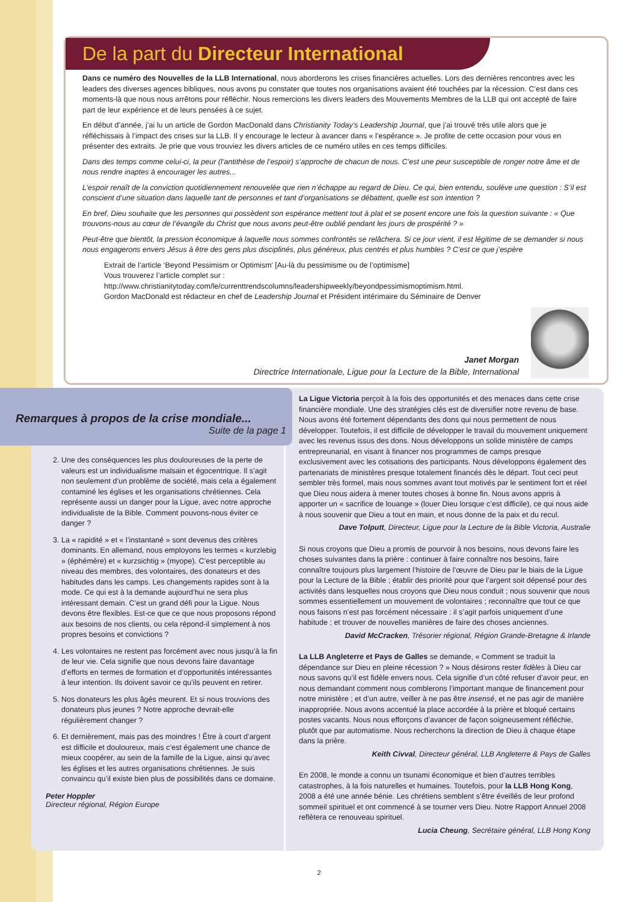De la part du Directeur International
Dans ce numéro des Nouvelles de la LLB International, nous aborderons les crises financières actuelles. Lors des dernières rencontres avec les leaders des diverses agences bibliques, nous avons pu constater que toutes nos organisations avaient été touchées par la récession. C’est dans ces moments-là que nous nous arrêtons pour réfléchir. Nous remercions les divers leaders des Mouvements Membres de la LLB qui ont accepté de faire part de leur expérience et de leurs pensées à ce sujet.
En début d’année, j’ai lu un article de Gordon MacDonald dans Christianity Today’s Leadership Journal, que j’ai trouvé très utile alors que je réfléchissais à l’impact des crises sur la LLB. Il y encourage le lecteur à avancer dans « l’espérance ». Je profite de cette occasion pour vous en présenter des extraits. Je prie que vous trouviez les divers articles de ce numéro utiles en ces temps difficiles.
Dans des temps comme celui-ci, la peur (l’antithèse de l’espoir) s’approche de chacun de nous. C’est une peur susceptible de ronger notre âme et de nous rendre inaptes à encourager les autres...
L’espoir renaît de la conviction quotidiennement renouvelée que rien n’échappe au regard de Dieu. Ce qui, bien entendu, soulève une question : S’il est conscient d’une situation dans laquelle tant de personnes et tant d’organisations se débattent, quelle est son intention ?
En bref, Dieu souhaite que les personnes qui possèdent son espérance mettent tout à plat et se posent encore une fois la question suivante : « Que trouvons-nous au cœur de l’évangile du Christ que nous avons peut-être oublié pendant les jours de prospérité ? »
Peut-être que bientôt, la pression économique à laquelle nous sommes confrontés se relâchera. Si ce jour vient, il est légitime de se demander si nous nous engagerons envers Jésus à être des gens plus disciplinés, plus généreux, plus centrés et plus humbles ? C’est ce que j’espère
Extrait de l’article ‘Beyond Pessimism or Optimism’ [Au-là du pessimisme ou de l’optimisme]
Vous trouverez l’article complet sur :
http://www.christianitytoday.com/le/currenttrendscolumns/leadershipweekly/beyondpessimismoptimism.html.
Gordon MacDonald est rédacteur en chef de Leadership Journal et Président intérimaire du Séminaire de Denver
Janet Morgan
Directrice Internationale, Ligue pour la Lecture de la Bible, International
Remarques à propos de la crise mondiale...
Suite de la page 1
2. Une des conséquences les plus douloureuses de la perte de valeurs est un individualisme malsain et égocentrique. Il s’agit non seulement d’un problème de société, mais cela a également contaminé les églises et les organisations chrétiennes. Cela représente aussi un danger pour la Ligue, avec notre approche individualiste de la Bible. Comment pouvons-nous éviter ce danger ?
3. La « rapidité » et « l’instantané » sont devenus des critères dominants. En allemand, nous employons les termes « kurzlebig » (éphémère) et « kurzsichtig » (myope). C’est perceptible au niveau des membres, des volontaires, des donateurs et des habitudes dans les camps. Les changements rapides sont à la mode. Ce qui est à la demande aujourd’hui ne sera plus intéressant demain. C’est un grand défi pour la Ligue. Nous devons être flexibles. Est-ce que ce que nous proposons répond aux besoins de nos clients, ou cela répond-il simplement à nos propres besoins et convictions ?
4. Les volontaires ne restent pas forcément avec nous jusqu’à la fin de leur vie. Cela signifie que nous devons faire davantage d’efforts en termes de formation et d’opportunités intéressantes à leur intention. Ils doivent savoir ce qu’ils peuvent en retirer.
5. Nos donateurs les plus âgés meurent. Et si nous trouvions des donateurs plus jeunes ? Notre approche devrait-elle régulièrement changer ?
6. Et dernièrement, mais pas des moindres ! Être à court d’argent est difficile et douloureux, mais c’est également une chance de mieux coopérer, au sein de la famille de la Ligue, ainsi qu’avec les églises et les autres organisations chrétiennes. Je suis convaincu qu’il existe bien plus de possibilités dans ce domaine.
Peter Hoppler
Directeur régional, Région Europe
La Ligue Victoria perçoit à la fois des opportunités et des menaces dans cette crise financière mondiale. Une des stratégies clés est de diversifier notre revenu de base. Nous avons été fortement dépendants des dons qui nous permettent de nous développer. Toutefois, il est difficile de développer le travail du mouvement uniquement avec les revenus issus des dons. Nous développons un solide ministère de camps entrepreunarial, en visant à financer nos programmes de camps presque exclusivement avec les cotisations des participants. Nous développons également des partenariats de ministères presque totalement financés dès le départ. Tout ceci peut sembler très formel, mais nous sommes avant tout motivés par le sentiment fort et réel que Dieu nous aidera à mener toutes choses à bonne fin. Nous avons appris à apporter un « sacrifice de louange » (louer Dieu lorsque c’est difficile), ce qui nous aide à nous souvenir que Dieu a tout en main, et nous donne de la paix et du recul.
Dave Tolputt, Directeur, Ligue pour la Lecture de la Bible Victoria, Australie
Si nous croyons que Dieu a promis de pourvoir à nos besoins, nous devons faire les choses suivantes dans la prière : continuer à faire connaître nos besoins, faire connaître toujours plus largement l’histoire de l’œuvre de Dieu par le biais de la Ligue pour la Lecture de la Bible ; établir des priorité pour que l’argent soit dépensé pour des activités dans lesquelles nous croyons que Dieu nous conduit ; nous souvenir que nous sommes essentiellement un mouvement de volontaires ; reconnaître que tout ce que nous faisons n’est pas forcément nécessaire : il s’agit parfois uniquement d’une habitude ; et trouver de nouvelles manières de faire des choses anciennes.
David McCracken, Trésorier régional, Région Grande-Bretagne & Irlande
La LLB Angleterre et Pays de Galles se demande, « Comment se traduit la dépendance sur Dieu en pleine récession ? » Nous désirons rester fidèles à Dieu car nous savons qu’il est fidèle envers nous. Cela signifie d’un côté refuser d’avoir peur, en nous demandant comment nous comblerons l’important manque de financement pour notre ministère ; et d’un autre, veiller à ne pas être insensé, et ne pas agir de manière inappropriée. Nous avons accentué la place accordée à la prière et bloqué certains postes vacants. Nous nous efforçons d’avancer de façon soigneusement réfléchie, plutôt que par automatisme. Nous recherchons la direction de Dieu à chaque étape dans la prière.
Keith Civval, Directeur général, LLB Angleterre & Pays de Galles
En 2008, le monde a connu un tsunami économique et bien d’autres terribles catastrophes, à la fois naturelles et humaines. Toutefois, pour la LLB Hong Kong, 2008 a été une année bénie. Les chrétiens semblent s’être éveillés de leur profond sommeil spirituel et ont commencé à se tourner vers Dieu. Notre Rapport Annuel 2008 reflètera ce renouveau spirituel.
Lucia Cheung, Secrétaire général, LLB Hong Kong
2